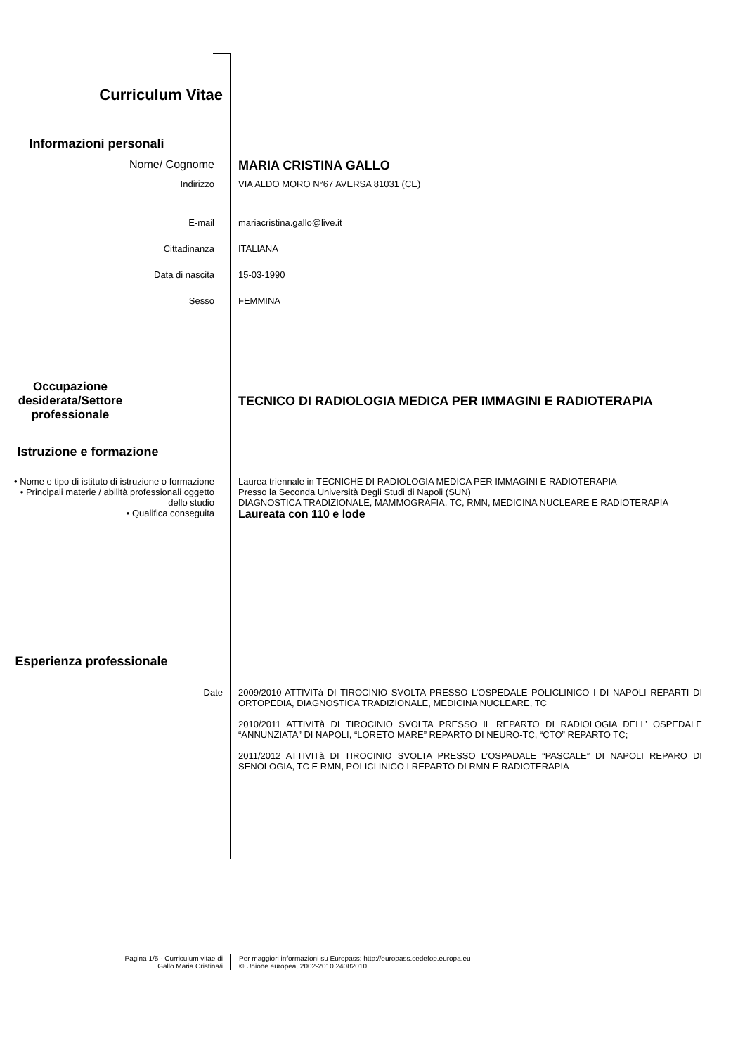Curriculum Vitae
Informazioni personali
Nome/ Cognome MARIA CRISTINA GALLO
Indirizzo VIA ALDO MORO N°67 AVERSA 81031 (CE)
E-mail mariacristina.gallo@live.it
Cittadinanza ITALIANA
Data di nascita 15-03-1990
Sesso FEMMINA
Occupazione desiderata/Settore professionale
TECNICO DI RADIOLOGIA MEDICA PER IMMAGINI E RADIOTERAPIA
Istruzione e formazione
• Nome e tipo di istituto di istruzione o formazione
• Principali materie / abilità professionali oggetto dello studio
• Qualifica conseguita
Laurea triennale in TECNICHE DI RADIOLOGIA MEDICA PER IMMAGINI E RADIOTERAPIA
Presso la Seconda Università Degli Studi di Napoli (SUN)
DIAGNOSTICA TRADIZIONALE, MAMMOGRAFIA, TC, RMN, MEDICINA NUCLEARE E RADIOTERAPIA
Laureata con 110 e lode
Esperienza professionale
Date 2009/2010 ATTIVITà DI TIROCINIO SVOLTA PRESSO L’OSPEDALE POLICLINICO I DI NAPOLI REPARTI DI ORTOPEDIA, DIAGNOSTICA TRADIZIONALE, MEDICINA NUCLEARE, TC
2010/2011 ATTIVITà DI TIROCINIO SVOLTA PRESSO IL REPARTO DI RADIOLOGIA DELL’ OSPEDALE “ANNUNZIATA” DI NAPOLI, “LORETO MARE” REPARTO DI NEURO-TC, “CTO” REPARTO TC;
2011/2012 ATTIVITà DI TIROCINIO SVOLTA PRESSO L’OSPADALE “PASCALE” DI NAPOLI REPARO DI SENOLOGIA, TC E RMN, POLICLINICO I REPARTO DI RMN E RADIOTERAPIA
Pagina 1/5 - Curriculum vitae di
Gallo Maria Cristina/i
Per maggiori informazioni su Europass: http://europass.cedefop.europa.eu
© Unione europea, 2002-2010 24082010